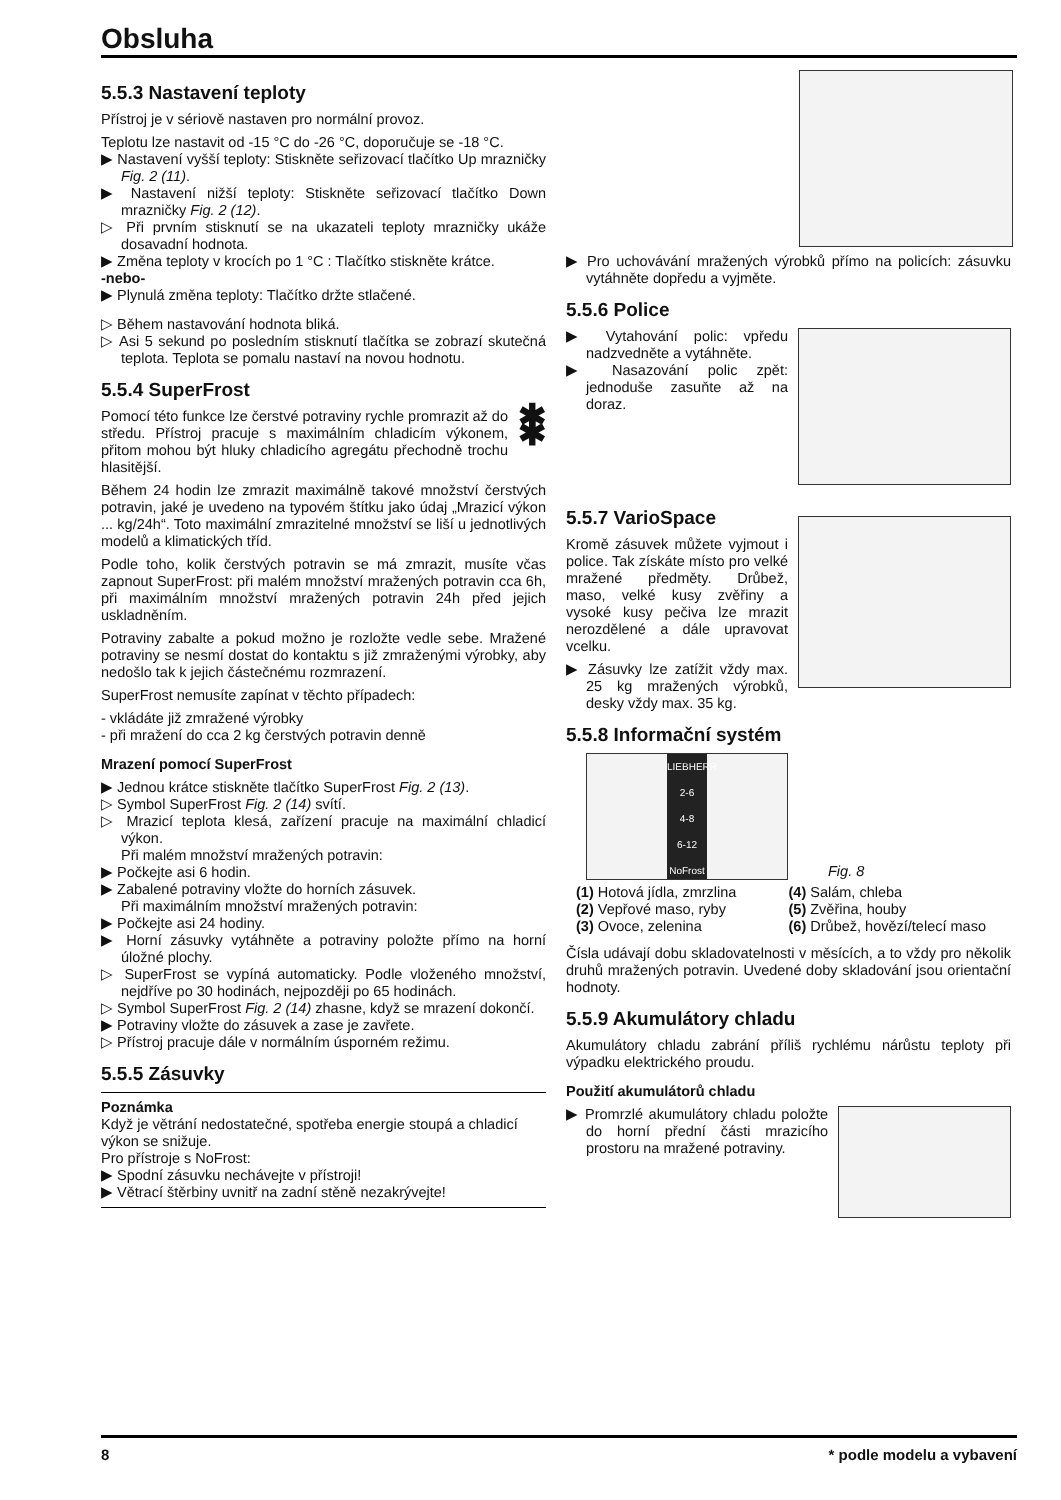Obsluha
5.5.3 Nastavení teploty
Přístroj je v sériově nastaven pro normální provoz.
Teplotu lze nastavit od -15 °C do -26 °C, doporučuje se -18 °C.
▶ Nastavení vyšší teploty: Stiskněte seřizovací tlačítko Up mrazničky Fig. 2 (11).
▶ Nastavení nižší teploty: Stiskněte seřizovací tlačítko Down mrazničky Fig. 2 (12).
▷ Při prvním stisknutí se na ukazateli teploty mrazničky ukáže dosavadní hodnota.
▶ Změna teploty v krocích po 1 °C : Tlačítko stiskněte krátce.
-nebo-
▶ Plynulá změna teploty: Tlačítko držte stlačené.
▷ Během nastavování hodnota bliká.
▷ Asi 5 sekund po posledním stisknutí tlačítka se zobrazí skutečná teplota. Teplota se pomalu nastaví na novou hodnotu.
5.5.4 SuperFrost
Pomocí této funkce lze čerstvé potraviny rychle promrazit až do středu. Přístroj pracuje s maximálním chladicím výkonem, přitom mohou být hluky chladicího agregátu přechodně trochu hlasitější.
✱ ✱
Během 24 hodin lze zmrazit maximálně takové množství čerstvých potravin, jaké je uvedeno na typovém štítku jako údaj „Mrazicí výkon ... kg/24h“. Toto maximální zmrazitelné množství se liší u jednotlivých modelů a klimatických tříd.
Podle toho, kolik čerstvých potravin se má zmrazit, musíte včas zapnout SuperFrost: při malém množství mražených potravin cca 6h, při maximálním množství mražených potravin 24h před jejich uskladněním.
Potraviny zabalte a pokud možno je rozložte vedle sebe. Mražené potraviny se nesmí dostat do kontaktu s již zmraženými výrobky, aby nedošlo tak k jejich částečnému rozmrazení.
SuperFrost nemusíte zapínat v těchto případech:
- vkládáte již zmražené výrobky
- při mražení do cca 2 kg čerstvých potravin denně
Mrazení pomocí SuperFrost
▶ Jednou krátce stiskněte tlačítko SuperFrost Fig. 2 (13).
▷ Symbol SuperFrost Fig. 2 (14) svítí.
▷ Mrazicí teplota klesá, zařízení pracuje na maximální chladicí výkon.
Při malém množství mražených potravin:
▶ Počkejte asi 6 hodin.
▶ Zabalené potraviny vložte do horních zásuvek.
Při maximálním množství mražených potravin:
▶ Počkejte asi 24 hodiny.
▶ Horní zásuvky vytáhněte a potraviny položte přímo na horní úložné plochy.
▷ SuperFrost se vypíná automaticky. Podle vloženého množství, nejdříve po 30 hodinách, nejpozději po 65 hodinách.
▷ Symbol SuperFrost Fig. 2 (14) zhasne, když se mrazení dokončí.
▶ Potraviny vložte do zásuvek a zase je zavřete.
▷ Přístroj pracuje dále v normálním úsporném režimu.
5.5.5 Zásuvky
Poznámka
Když je větrání nedostatečné, spotřeba energie stoupá a chladicí výkon se snižuje.
Pro přístroje s NoFrost:
▶ Spodní zásuvku nechávejte v přístroji!
▶ Větrací štěrbiny uvnitř na zadní stěně nezakrývejte!
▶ Pro uchovávání mražených výrobků přímo na policích: zásuvku vytáhněte dopředu a vyjměte.
5.5.6 Police
▶ Vytahování polic: vpředu nadzvedněte a vytáhněte.
▶ Nasazování polic zpět: jednoduše zasuňte až na doraz.
5.5.7 VarioSpace
Kromě zásuvek můžete vyjmout i police. Tak získáte místo pro velké mražené předměty. Drůbež, maso, velké kusy zvěřiny a vysoké kusy pečiva lze mrazit nerozdělené a dále upravovat vcelku.
▶ Zásuvky lze zatížit vždy max. 25 kg mražených výrobků, desky vždy max. 35 kg.
5.5.8 Informační systém
LIEBHERR
2-6
4-8
6-12
NoFrost
Fig. 8
(1) Hotová jídla, zmrzlina
(2) Vepřové maso, ryby
(3) Ovoce, zelenina
(4) Salám, chleba
(5) Zvěřina, houby
(6) Drůbež, hovězí/telecí maso
Čísla udávají dobu skladovatelnosti v měsících, a to vždy pro několik druhů mražených potravin. Uvedené doby skladování jsou orientační hodnoty.
5.5.9 Akumulátory chladu
Akumulátory chladu zabrání příliš rychlému nárůstu teploty při výpadku elektrického proudu.
Použití akumulátorů chladu
▶ Promrzlé akumulátory chladu položte do horní přední části mrazicího prostoru na mražené potraviny.
8 * podle modelu a vybavení